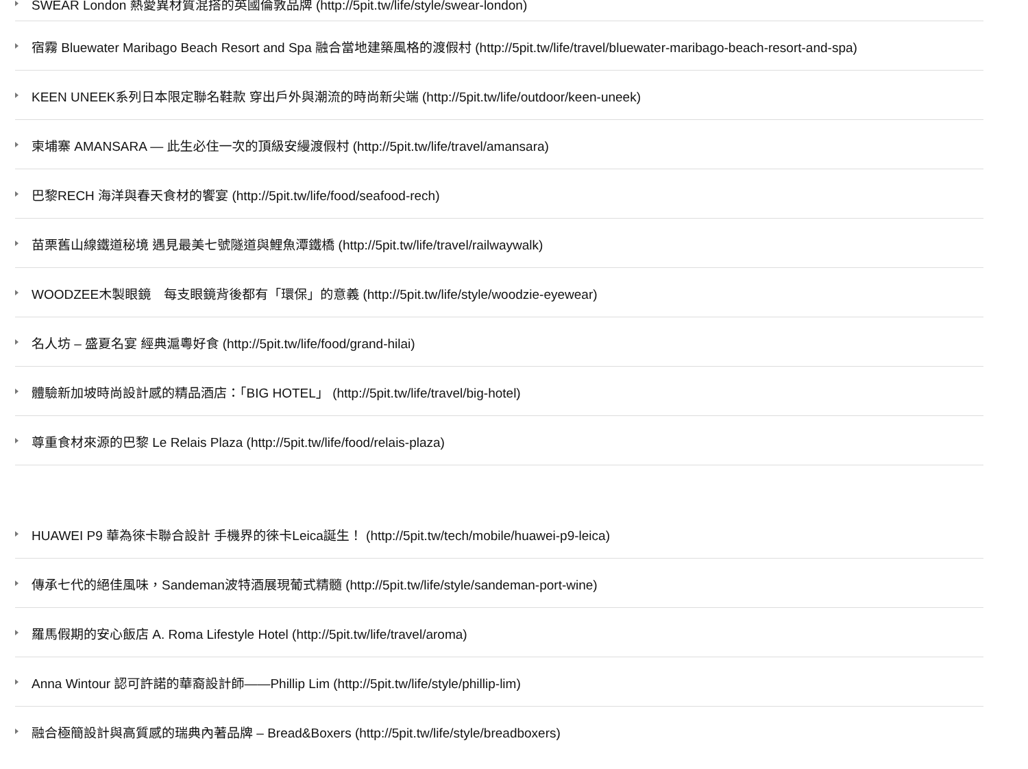SWEAR London 熱愛異材質混搭的英國倫敦品牌 (http://5pit.tw/life/style/swear-london)
宿霧 Bluewater Maribago Beach Resort and Spa 融合當地建築風格的渡假村 (http://5pit.tw/life/travel/bluewater-maribago-beach-resort-and-spa)
KEEN UNEEK系列日本限定聯名鞋款 穿出戶外與潮流的時尚新尖端 (http://5pit.tw/life/outdoor/keen-uneek)
柬埔寨 AMANSARA — 此生必住一次的頂級安縵渡假村 (http://5pit.tw/life/travel/amansara)
巴黎RECH 海洋與春天食材的饗宴 (http://5pit.tw/life/food/seafood-rech)
苗栗舊山線鐵道秘境 遇見最美七號隧道與鯉魚潭鐵橋 (http://5pit.tw/life/travel/railwaywalk)
WOODZEE木製眼鏡　每支眼鏡背後都有「環保」的意義 (http://5pit.tw/life/style/woodzie-eyewear)
名人坊 – 盛夏名宴 經典滬粵好食 (http://5pit.tw/life/food/grand-hilai)
體驗新加坡時尚設計感的精品酒店：「BIG HOTEL」 (http://5pit.tw/life/travel/big-hotel)
尊重食材來源的巴黎 Le Relais Plaza (http://5pit.tw/life/food/relais-plaza)
HUAWEI P9 華為徠卡聯合設計 手機界的徠卡Leica誕生！ (http://5pit.tw/tech/mobile/huawei-p9-leica)
傳承七代的絕佳風味，Sandeman波特酒展現葡式精髓 (http://5pit.tw/life/style/sandeman-port-wine)
羅馬假期的安心飯店 A. Roma Lifestyle Hotel (http://5pit.tw/life/travel/aroma)
Anna Wintour 認可許諾的華裔設計師——Phillip Lim (http://5pit.tw/life/style/phillip-lim)
融合極簡設計與高質感的瑞典內著品牌 – Bread&Boxers (http://5pit.tw/life/style/breadboxers)